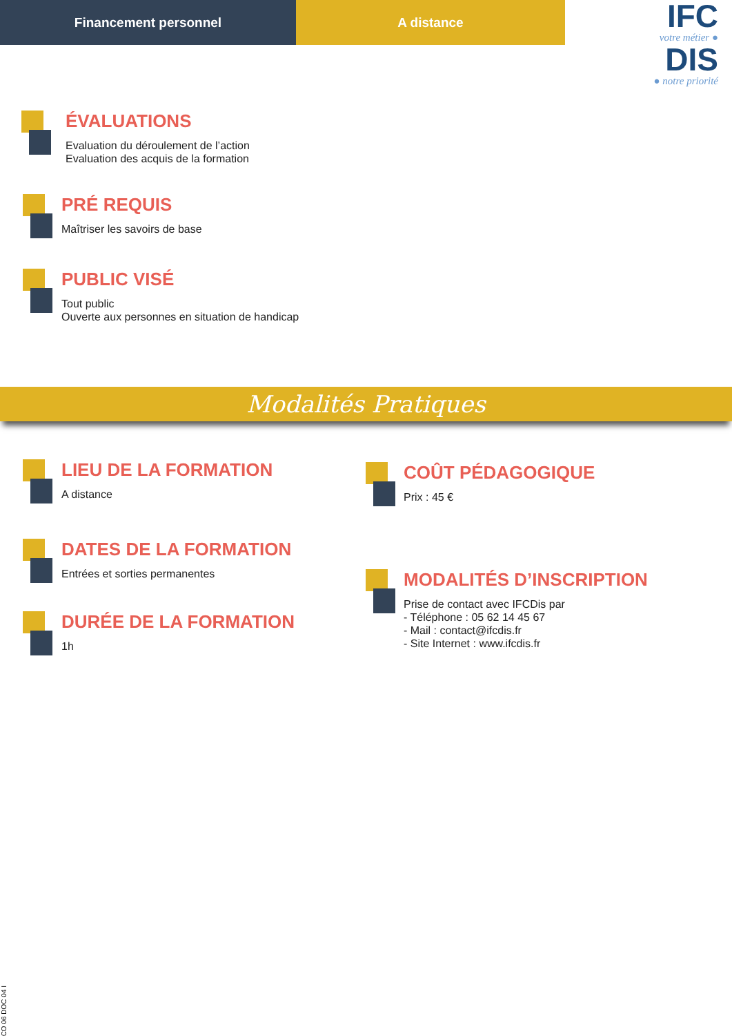Financement personnel A distance
IFC
votre métier ●
DIS
● notre priorité
ÉVALUATIONS
Evaluation du déroulement de l’action
Evaluation des acquis de la formation
PRÉ REQUIS
Maîtriser les savoirs de base
PUBLIC VISÉ
Tout public
Ouverte aux personnes en situation de handicap
Modalités Pratiques
LIEU DE LA FORMATION
A distance
DATES DE LA FORMATION
Entrées et sorties permanentes
DURÉE DE LA FORMATION
1h
COÛT PÉDAGOGIQUE
Prix : 45 €
MODALITÉS D’INSCRIPTION
Prise de contact avec IFCDis par
- Téléphone : 05 62 14 45 67
- Mail : contact@ifcdis.fr
- Site Internet : www.ifcdis.fr
CO 06 DOC 04 I